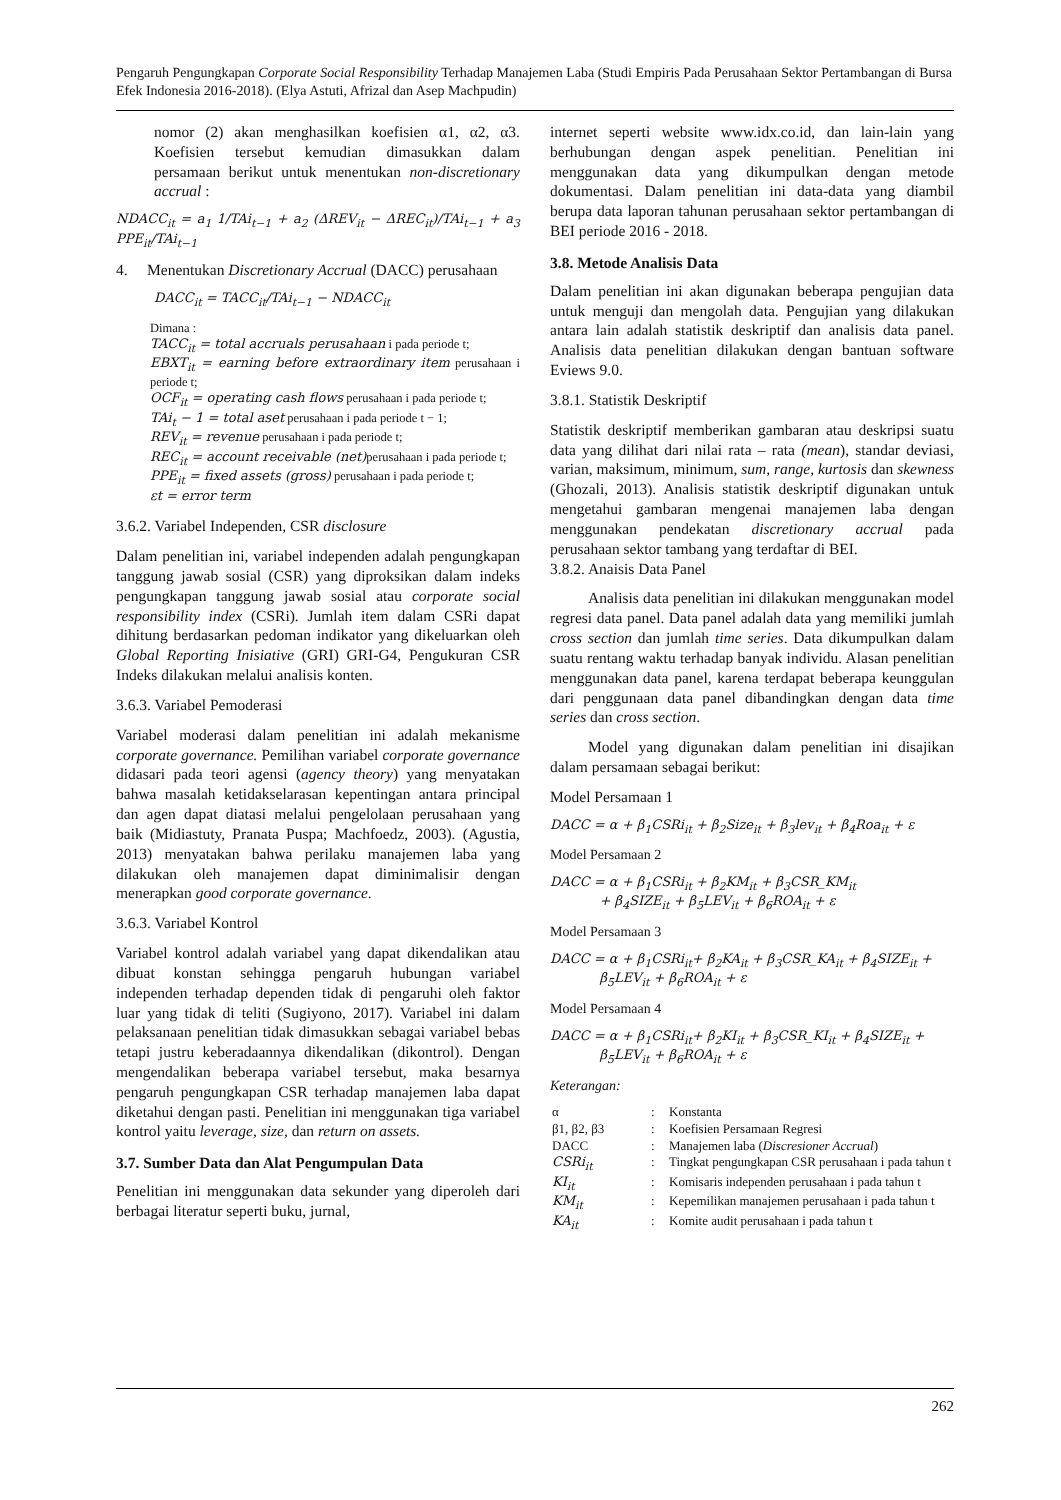Pengaruh Pengungkapan Corporate Social Responsibility Terhadap Manajemen Laba (Studi Empiris Pada Perusahaan Sektor Pertambangan di Bursa Efek Indonesia 2016-2018). (Elya Astuti, Afrizal dan Asep Machpudin)
nomor (2) akan menghasilkan koefisien α1, α2, α3. Koefisien tersebut kemudian dimasukkan dalam persamaan berikut untuk menentukan non-discretionary accrual :
NDACC<sub>it</sub> = a<sub>1</sub> 1/TAi<sub>t−1</sub> + a<sub>2</sub> (ΔREV<sub>it</sub> − ΔREC<sub>it</sub>)/TAi<sub>t−1</sub> + a<sub>3</sub> PPE<sub>it</sub>/TAi<sub>t−1</sub>
4. Menentukan Discretionary Accrual (DACC) perusahaan
DACC<sub>it</sub> = TACC<sub>it</sub>/TAi<sub>t−1</sub> − NDACC<sub>it</sub>
Dimana :
TACC<sub>it</sub> = total accruals perusahaan i pada periode t;
EBXT<sub>it</sub> = earning before extraordinary item perusahaan i periode t;
OCF<sub>it</sub> = operating cash flows perusahaan i pada periode t;
TAi<sub>t</sub> − 1 = total aset perusahaan i pada periode t − 1;
REV<sub>it</sub> = revenue perusahaan i pada periode t;
REC<sub>it</sub> = account receivable (net) perusahaan i pada periode t;
PPE<sub>it</sub> = fixed assets (gross) perusahaan i pada periode t;
εt = error term
3.6.2. Variabel Independen, CSR disclosure
Dalam penelitian ini, variabel independen adalah pengungkapan tanggung jawab sosial (CSR) yang diproksikan dalam indeks pengungkapan tanggung jawab sosial atau corporate social responsibility index (CSRi). Jumlah item dalam CSRi dapat dihitung berdasarkan pedoman indikator yang dikeluarkan oleh Global Reporting Inisiative (GRI) GRI-G4, Pengukuran CSR Indeks dilakukan melalui analisis konten.
3.6.3. Variabel Pemoderasi
Variabel moderasi dalam penelitian ini adalah mekanisme corporate governance. Pemilihan variabel corporate governance didasari pada teori agensi (agency theory) yang menyatakan bahwa masalah ketidakselarasan kepentingan antara principal dan agen dapat diatasi melalui pengelolaan perusahaan yang baik (Midiastuty, Pranata Puspa; Machfoedz, 2003). (Agustia, 2013) menyatakan bahwa perilaku manajemen laba yang dilakukan oleh manajemen dapat diminimalisir dengan menerapkan good corporate governance.
3.6.3. Variabel Kontrol
Variabel kontrol adalah variabel yang dapat dikendalikan atau dibuat konstan sehingga pengaruh hubungan variabel independen terhadap dependen tidak di pengaruhi oleh faktor luar yang tidak di teliti (Sugiyono, 2017). Variabel ini dalam pelaksanaan penelitian tidak dimasukkan sebagai variabel bebas tetapi justru keberadaannya dikendalikan (dikontrol). Dengan mengendalikan beberapa variabel tersebut, maka besarnya pengaruh pengungkapan CSR terhadap manajemen laba dapat diketahui dengan pasti. Penelitian ini menggunakan tiga variabel kontrol yaitu leverage, size, dan return on assets.
3.7. Sumber Data dan Alat Pengumpulan Data
Penelitian ini menggunakan data sekunder yang diperoleh dari berbagai literatur seperti buku, jurnal,
internet seperti website www.idx.co.id, dan lain-lain yang berhubungan dengan aspek penelitian. Penelitian ini menggunakan data yang dikumpulkan dengan metode dokumentasi. Dalam penelitian ini data-data yang diambil berupa data laporan tahunan perusahaan sektor pertambangan di BEI periode 2016 - 2018.
3.8. Metode Analisis Data
Dalam penelitian ini akan digunakan beberapa pengujian data untuk menguji dan mengolah data. Pengujian yang dilakukan antara lain adalah statistik deskriptif dan analisis data panel. Analisis data penelitian dilakukan dengan bantuan software Eviews 9.0.
3.8.1. Statistik Deskriptif
Statistik deskriptif memberikan gambaran atau deskripsi suatu data yang dilihat dari nilai rata – rata (mean), standar deviasi, varian, maksimum, minimum, sum, range, kurtosis dan skewness (Ghozali, 2013). Analisis statistik deskriptif digunakan untuk mengetahui gambaran mengenai manajemen laba dengan menggunakan pendekatan discretionary accrual pada perusahaan sektor tambang yang terdaftar di BEI.
3.8.2. Anaisis Data Panel
Analisis data penelitian ini dilakukan menggunakan model regresi data panel. Data panel adalah data yang memiliki jumlah cross section dan jumlah time series. Data dikumpulkan dalam suatu rentang waktu terhadap banyak individu. Alasan penelitian menggunakan data panel, karena terdapat beberapa keunggulan dari penggunaan data panel dibandingkan dengan data time series dan cross section.
Model yang digunakan dalam penelitian ini disajikan dalam persamaan sebagai berikut:
Model Persamaan 1
DACC = α + β<sub>1</sub>CSRi<sub>it</sub> + β<sub>2</sub>Size<sub>it</sub> + β<sub>3</sub>lev<sub>it</sub> + β<sub>4</sub>Roa<sub>it</sub> + ε
Model Persamaan 2
DACC = α + β<sub>1</sub>CSRi<sub>it</sub> + β<sub>2</sub>KM<sub>it</sub> + β<sub>3</sub>CSR_KM<sub>it</sub>
+ β<sub>4</sub>SIZE<sub>it</sub> + β<sub>5</sub>LEV<sub>it</sub> + β<sub>6</sub>ROA<sub>it</sub> + ε
Model Persamaan 3
DACC = α + β<sub>1</sub>CSRi<sub>it</sub>+ β<sub>2</sub>KA<sub>it</sub> + β<sub>3</sub>CSR_KA<sub>it</sub> + β<sub>4</sub>SIZE<sub>it</sub> +
β<sub>5</sub>LEV<sub>it</sub> + β<sub>6</sub>ROA<sub>it</sub> + ε
Model Persamaan 4
DACC = α + β<sub>1</sub>CSRi<sub>it</sub>+ β<sub>2</sub>KI<sub>it</sub> + β<sub>3</sub>CSR_KI<sub>it</sub> + β<sub>4</sub>SIZE<sub>it</sub> +
β<sub>5</sub>LEV<sub>it</sub> + β<sub>6</sub>ROA<sub>it</sub> + ε
Keterangan:
| α | : | Konstanta |
| β1, β2, β3 | : | Koefisien Persamaan Regresi |
| DACC | : | Manajemen laba ( Discresioner Accrual ) |
| CSRi<sub>it</sub> | : | Tingkat pengungkapan CSR perusahaan i pada tahun t |
| KI<sub>it</sub> | : | Komisaris independen perusahaan i pada tahun t |
| KM<sub>it</sub> | : | Kepemilikan manajemen perusahaan i pada tahun t |
| KA<sub>it</sub> | : | Komite audit perusahaan i pada tahun t |
262